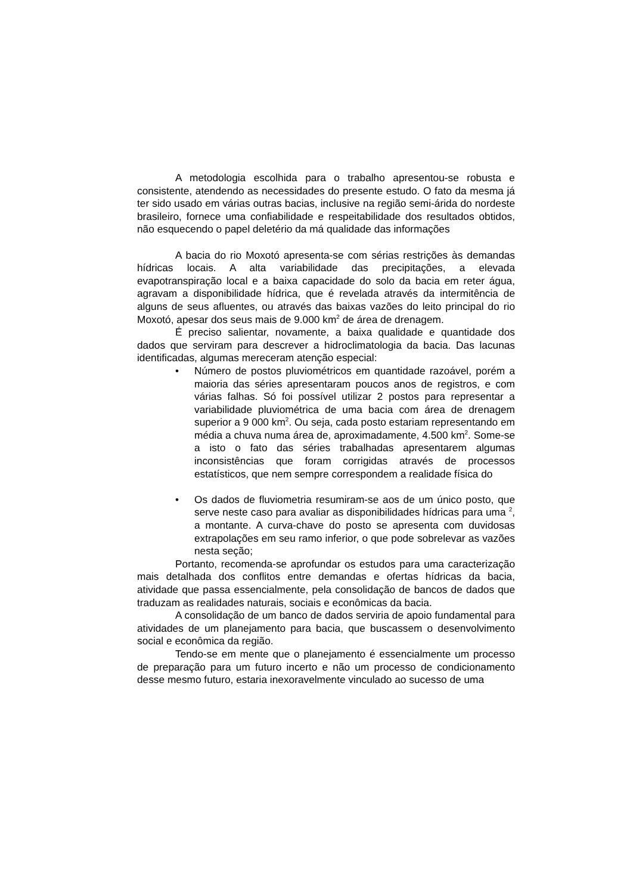A metodologia escolhida para o trabalho apresentou-se robusta e consistente, atendendo as necessidades do presente estudo. O fato da mesma já ter sido usado em várias outras bacias, inclusive na região semi-árida do nordeste brasileiro, fornece uma confiabilidade e respeitabilidade dos resultados obtidos, não esquecendo o papel deletério da má qualidade das informações
A bacia do rio Moxotó apresenta-se com sérias restrições às demandas hídricas locais. A alta variabilidade das precipitações, a elevada evapotranspiração local e a baixa capacidade do solo da bacia em reter água, agravam a disponibilidade hídrica, que é revelada através da intermitência de alguns de seus afluentes, ou através das baixas vazões do leito principal do rio Moxotó, apesar dos seus mais de 9.000 km<sup>2</sup> de área de drenagem.
É preciso salientar, novamente, a baixa qualidade e quantidade dos dados que serviram para descrever a hidroclimatologia da bacia. Das lacunas identificadas, algumas mereceram atenção especial:
• Número de postos pluviométricos em quantidade razoável, porém a maioria das séries apresentaram poucos anos de registros, e com várias falhas. Só foi possível utilizar 2 postos para representar a variabilidade pluviométrica de uma bacia com área de drenagem superior a 9 000 km<sup>2</sup>. Ou seja, cada posto estariam representando em média a chuva numa área de, aproximadamente, 4.500 km<sup>2</sup>. Some-se a isto o fato das séries trabalhadas apresentarem algumas inconsistências que foram corrigidas através de processos estatísticos, que nem sempre correspondem a realidade física do
• Os dados de fluviometria resumiram-se aos de um único posto, que serve neste caso para avaliar as disponibilidades hídricas para uma <sup>2</sup>, a montante. A curva-chave do posto se apresenta com duvidosas extrapolações em seu ramo inferior, o que pode sobrelevar as vazões nesta seção;
Portanto, recomenda-se aprofundar os estudos para uma caracterização mais detalhada dos conflitos entre demandas e ofertas hídricas da bacia, atividade que passa essencialmente, pela consolidação de bancos de dados que traduzam as realidades naturais, sociais e econômicas da bacia.
A consolidação de um banco de dados serviria de apoio fundamental para atividades de um planejamento para bacia, que buscassem o desenvolvimento social e econômica da região.
Tendo-se em mente que o planejamento é essencialmente um processo de preparação para um futuro incerto e não um processo de condicionamento desse mesmo futuro, estaria inexoravelmente vinculado ao sucesso de uma